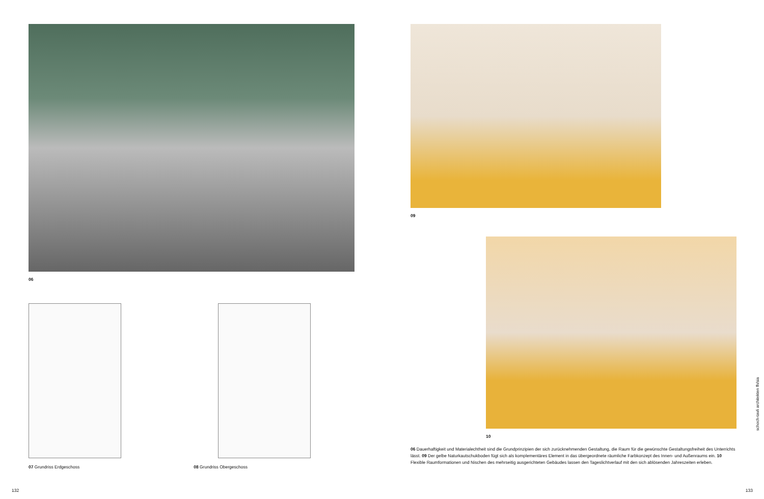06
07 Grundriss Erdgeschoss 08 Grundriss Obergeschoss
09
10
06 Dauerhaftigkeit und Materialechtheit sind die Grundprinzipien der sich zurücknehmenden Gestaltung, die Raum für die gewünschte Gestaltungsfreiheit des Unterrichts lässt. 09 Der gelbe Naturkautschukboden fügt sich als komplementäres Element in das übergeordnete räumliche Farbkonzept des Innen- und Außen­raums ein. 10 Flexible Raumformationen und Nischen des mehrseitig ausgerichteten Gebäudes lassen den Tageslichtverlauf mit den sich ablösenden Jahreszei­ten erleben.
schoch-tavli architekten fh/sia
132 133